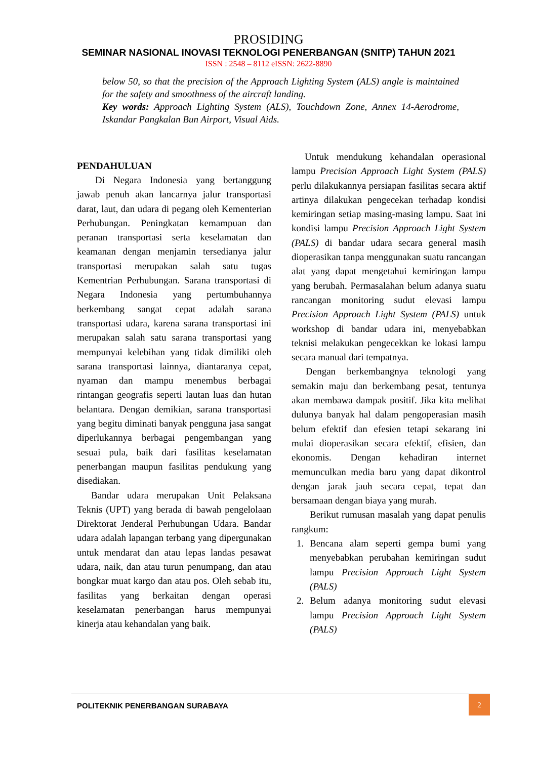PROSIDING
SEMINAR NASIONAL INOVASI TEKNOLOGI PENERBANGAN (SNITP) TAHUN 2021
ISSN : 2548 – 8112 eISSN: 2622-8890
below 50, so that the precision of the Approach Lighting System (ALS) angle is maintained for the safety and smoothness of the aircraft landing.
Key words: Approach Lighting System (ALS), Touchdown Zone, Annex 14-Aerodrome, Iskandar Pangkalan Bun Airport, Visual Aids.
PENDAHULUAN
Di Negara Indonesia yang bertanggung jawab penuh akan lancarnya jalur transportasi darat, laut, dan udara di pegang oleh Kementerian Perhubungan. Peningkatan kemampuan dan peranan transportasi serta keselamatan dan keamanan dengan menjamin tersedianya jalur transportasi merupakan salah satu tugas Kementrian Perhubungan. Sarana transportasi di Negara Indonesia yang pertumbuhannya berkembang sangat cepat adalah sarana transportasi udara, karena sarana transportasi ini merupakan salah satu sarana transportasi yang mempunyai kelebihan yang tidak dimiliki oleh sarana transportasi lainnya, diantaranya cepat, nyaman dan mampu menembus berbagai rintangan geografis seperti lautan luas dan hutan belantara. Dengan demikian, sarana transportasi yang begitu diminati banyak pengguna jasa sangat diperlukannya berbagai pengembangan yang sesuai pula, baik dari fasilitas keselamatan penerbangan maupun fasilitas pendukung yang disediakan.
Bandar udara merupakan Unit Pelaksana Teknis (UPT) yang berada di bawah pengelolaan Direktorat Jenderal Perhubungan Udara. Bandar udara adalah lapangan terbang yang dipergunakan untuk mendarat dan atau lepas landas pesawat udara, naik, dan atau turun penumpang, dan atau bongkar muat kargo dan atau pos. Oleh sebab itu, fasilitas yang berkaitan dengan operasi keselamatan penerbangan harus mempunyai kinerja atau kehandalan yang baik.
Untuk mendukung kehandalan operasional lampu Precision Approach Light System (PALS) perlu dilakukannya persiapan fasilitas secara aktif artinya dilakukan pengecekan terhadap kondisi kemiringan setiap masing-masing lampu. Saat ini kondisi lampu Precision Approach Light System (PALS) di bandar udara secara general masih dioperasikan tanpa menggunakan suatu rancangan alat yang dapat mengetahui kemiringan lampu yang berubah. Permasalahan belum adanya suatu rancangan monitoring sudut elevasi lampu Precision Approach Light System (PALS) untuk workshop di bandar udara ini, menyebabkan teknisi melakukan pengecekkan ke lokasi lampu secara manual dari tempatnya.
Dengan berkembangnya teknologi yang semakin maju dan berkembang pesat, tentunya akan membawa dampak positif. Jika kita melihat dulunya banyak hal dalam pengoperasian masih belum efektif dan efesien tetapi sekarang ini mulai dioperasikan secara efektif, efisien, dan ekonomis. Dengan kehadiran internet memunculkan media baru yang dapat dikontrol dengan jarak jauh secara cepat, tepat dan bersamaan dengan biaya yang murah.
Berikut rumusan masalah yang dapat penulis rangkum:
1. Bencana alam seperti gempa bumi yang menyebabkan perubahan kemiringan sudut lampu Precision Approach Light System (PALS)
2. Belum adanya monitoring sudut elevasi lampu Precision Approach Light System (PALS)
POLITEKNIK PENERBANGAN SURABAYA
2